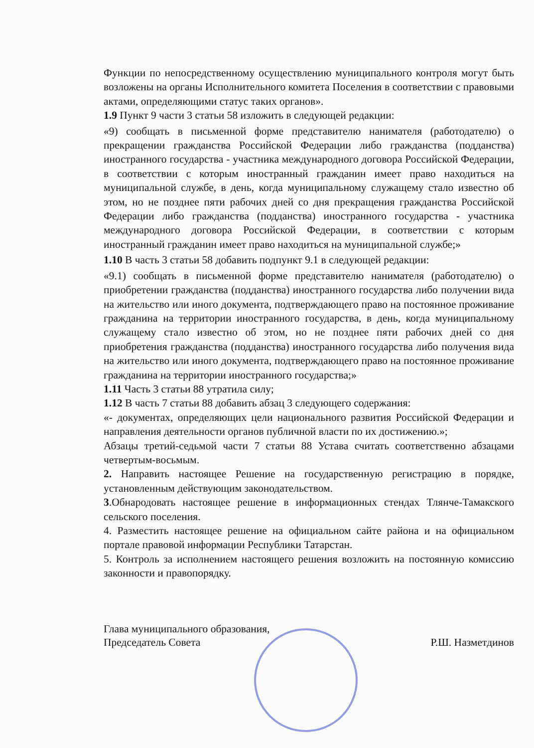Функции по непосредственному осуществлению муниципального контроля могут быть возложены на органы Исполнительного комитета Поселения в соответствии с правовыми актами, определяющими статус таких органов».
1.9 Пункт 9 части 3 статьи 58 изложить в следующей редакции:
«9) сообщать в письменной форме представителю нанимателя (работодателю) о прекращении гражданства Российской Федерации либо гражданства (подданства) иностранного государства - участника международного договора Российской Федерации, в соответствии с которым иностранный гражданин имеет право находиться на муниципальной службе, в день, когда муниципальному служащему стало известно об этом, но не позднее пяти рабочих дней со дня прекращения гражданства Российской Федерации либо гражданства (подданства) иностранного государства - участника международного договора Российской Федерации, в соответствии с которым иностранный гражданин имеет право находиться на муниципальной службе;»
1.10 В часть 3 статьи 58 добавить подпункт 9.1 в следующей редакции:
«9.1) сообщать в письменной форме представителю нанимателя (работодателю) о приобретении гражданства (подданства) иностранного государства либо получении вида на жительство или иного документа, подтверждающего право на постоянное проживание гражданина на территории иностранного государства, в день, когда муниципальному служащему стало известно об этом, но не позднее пяти рабочих дней со дня приобретения гражданства (подданства) иностранного государства либо получения вида на жительство или иного документа, подтверждающего право на постоянное проживание гражданина на территории иностранного государства;»
1.11 Часть 3 статьи 88 утратила силу;
1.12 В часть 7 статьи 88 добавить абзац 3 следующего содержания:
«- документах, определяющих цели национального развития Российской Федерации и направления деятельности органов публичной власти по их достижению.»;
Абзацы третий-седьмой части 7 статьи 88 Устава считать соответственно абзацами четвертым-восьмым.
2. Направить настоящее Решение на государственную регистрацию в порядке, установленным действующим законодательством.
3.Обнародовать настоящее решение в информационных стендах Тлянче-Тамакского сельского поселения.
4. Разместить настоящее решение на официальном сайте района и на официальном портале правовой информации Республики Татарстан.
5. Контроль за исполнением настоящего решения возложить на постоянную комиссию законности и правопорядку.
Глава муниципального образования,
Председатель Совета
Р.Ш. Назметдинов